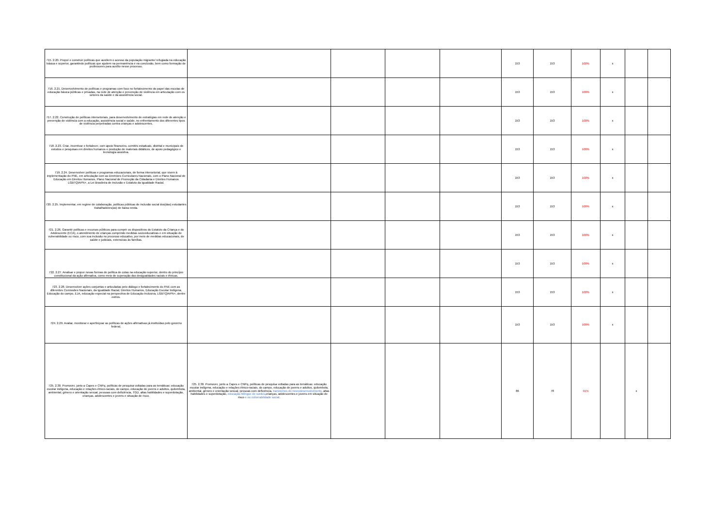| 715. 2.20. Propor e construir políticas que auxiliem o acesso da população migrante/ refugiada na educação básica e superior, garantindo políticas que ajudem na permanência e na conclusão, bem como formação de professores para auxílio nesse processo. | | | | | 153 | 153 | 100% | x | | |
| 716. 2.21. Desenvolvimento de políticas e programas com foco no fortalecimento do papel das escolas de educação básica públicas e privadas, na rede de atenção e prevenção de violência em articulação com os setores da saúde e da assistência social. | | | | | 153 | 153 | 100% | x | | |
| 717. 2.22. Construção de políticas intersetoriais, para desenvolvimento de estratégias em rede de atenção e prevenção de violência com a educação, assistência social e saúde, no enfrentamento dos diferentes tipos de violência perpetradas contra crianças e adolescentes. | | | | | 153 | 153 | 100% | x | | |
| 718. 2.23. Criar, incentivar e fortalecer, com apoio financeiro, comitês estaduais, distrital e municipais de estudos e pesquisas em direitos humanos e produção de materiais didáticos, de apoio pedagógico e tecnologia assistiva. | | | | | 153 | 153 | 100% | x | | |
| 719. 2.24. Desenvolver políticas e programas educacionais, de forma intersetorial, que visem à implementação do PNE, em articulação com as Diretrizes Curriculares Nacionais, com o Plano Nacional de Educação em Direitos Humanos, Plano Nacional de Promoção da Cidadania e Direitos Humanos LGBTQIAPN+, a Lei Brasileira de Inclusão e Estatuto da Igualdade Racial. | | | | | 153 | 153 | 100% | x | | |
| 720. 2.25. Implementar, em regime de colaboração, políticas públicas de inclusão social dos(das) estudantes trabalhadores(as) de baixa renda. | | | | | 153 | 153 | 100% | x | | |
| 721. 2.26. Garantir políticas e recursos públicos para cumprir os dispositivos do Estatuto da Criança e do Adolescente (ECA), o atendimento de crianças cumprindo medidas socioeducativas e em situação de vulnerabilidade ou risco, com sua inclusão no processo educativo, por meio de medidas educacionais, de saúde e judiciais, extensivas às famílias. | | | | | 153 | 153 | 100% | x | | |
| 722. 2.27. Analisar e propor novas formas de política de cotas na educação superior, dentro do princípio constitucional da ação afirmativa, como meio de superação das desigualdades raciais e étnicas. | | | | | 153 | 153 | 100% | x | | |
| 723. 2.28. Desenvolver ações conjuntas e articuladas pelo diálogo e fortalecimento do FNE com as diferentes Comissões Nacionais, da Igualdade Racial, Direitos Humanos, Educação Escolar Indígena, Educação do campo, EJA, educação especial na perspectiva de Educação Inclusiva, LGBTQIAPN+, dentre outros. | | | | | 153 | 153 | 100% | x | | |
| 724. 2.29. Avaliar, monitorar e aperfeiçoar as políticas de ações afirmativas já instituídas pelo governo federal. | | | | | 153 | 153 | 100% | x | | |
| 725. 2.30. Promover, junto a Capes e CNPq, políticas de pesquisa voltadas para as temáticas: educação escolar indígena, educação e relações étnico-raciais, do campo, educação de jovens e adultos, quilombola, ambiental, gênero e orientação sexual, pessoas com deficiência, TGD, altas habilidades e superdotação, crianças, adolescentes e jovens e situação de risco. | 725. 2.30. Promover, junto a Capes e CNPq, políticas de pesquisa voltadas para as temáticas: educação escolar indígena, educação e relações étnico-raciais, do campo, educação de jovens e adultos, quilombola, ambiental, gênero e orientação sexual, pessoas com deficiência, transtornos do neurodesenvolvimento , altas habilidades e superdotação, educação bilíngue de surdos ,crianças, adolescentes e jovens em situação de risco e ou vulnerabilidade social . | | | | 86 | 78 | 91% | | x | |